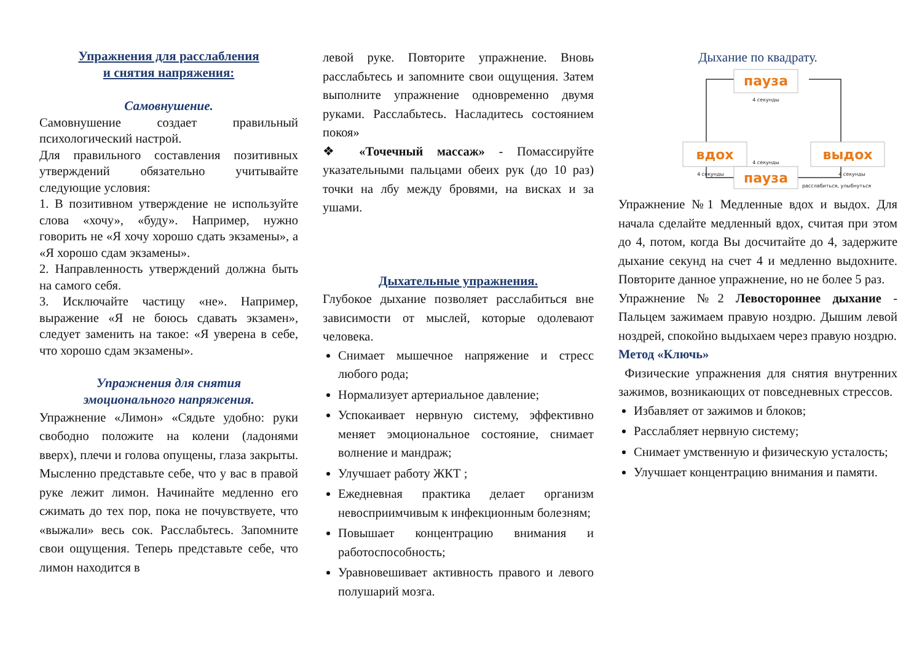Упражнения для расслабления
и снятия напряжения:
Самовнушение.
Самовнушение создает правильный психологический настрой.
Для правильного составления позитивных утверждений обязательно учитывайте следующие условия:
1. В позитивном утверждение не используйте слова «хочу», «буду». Например, нужно говорить не «Я хочу хорошо сдать экзамены», а «Я хорошо сдам экзамены».
2. Направленность утверждений должна быть на самого себя.
3. Исключайте частицу «не». Например, выражение «Я не боюсь сдавать экзамен», следует заменить на такое: «Я уверена в себе, что хорошо сдам экзамены».
Упражнения для снятия
эмоционального напряжения.
Упражнение «Лимон» «Сядьте удобно: руки свободно положите на колени (ладонями вверх), плечи и голова опущены, глаза закрыты. Мысленно представьте себе, что у вас в правой руке лежит лимон. Начинайте медленно его сжимать до тех пор, пока не почувствуете, что «выжали» весь сок. Расслабьтесь. Запомните свои ощущения. Теперь представьте себе, что лимон находится в
левой руке. Повторите упражнение. Вновь расслабьтесь и запомните свои ощущения. Затем выполните упражнение одновременно двумя руками. Расслабьтесь. Насладитесь состоянием покоя»
❖ «Точечный массаж» - Помассируйте указательными пальцами обеих рук (до 10 раз) точки на лбу между бровями, на висках и за ушами.
Дыхательные упражнения.
Глубокое дыхание позволяет расслабиться вне зависимости от мыслей, которые одолевают человека.
Снимает мышечное напряжение и стресс любого рода;
Нормализует артериальное давление;
Успокаивает нервную систему, эффективно меняет эмоциональное состояние, снимает волнение и мандраж;
Улучшает работу ЖКТ ;
Ежедневная практика делает организм невосприимчивым к инфекционным болезням;
Повышает концентрацию внимания и работоспособность;
Уравновешивает активность правого и левого полушарий мозга.
Дыхание по квадрату.
пауза
вдох
выдох
пауза
4 секунды
4 секунды
4 секунды
4 секунды
расслабиться, улыбнуться
Упражнение №1 Медленные вдох и выдох. Для начала сделайте медленный вдох, считая при этом до 4, потом, когда Вы досчитайте до 4, задержите дыхание секунд на счет 4 и медленно выдохните. Повторите данное упражнение, но не более 5 раз.
Упражнение №2 Левостороннее дыхание - Пальцем зажимаем правую ноздрю. Дышим левой ноздрей, спокойно выдыхаем через правую ноздрю.
Метод «Ключь»
Физические упражнения для снятия внутренних зажимов, возникающих от повседневных стрессов.
Избавляет от зажимов и блоков;
Расслабляет нервную систему;
Снимает умственную и физическую усталость;
Улучшает концентрацию внимания и памяти.